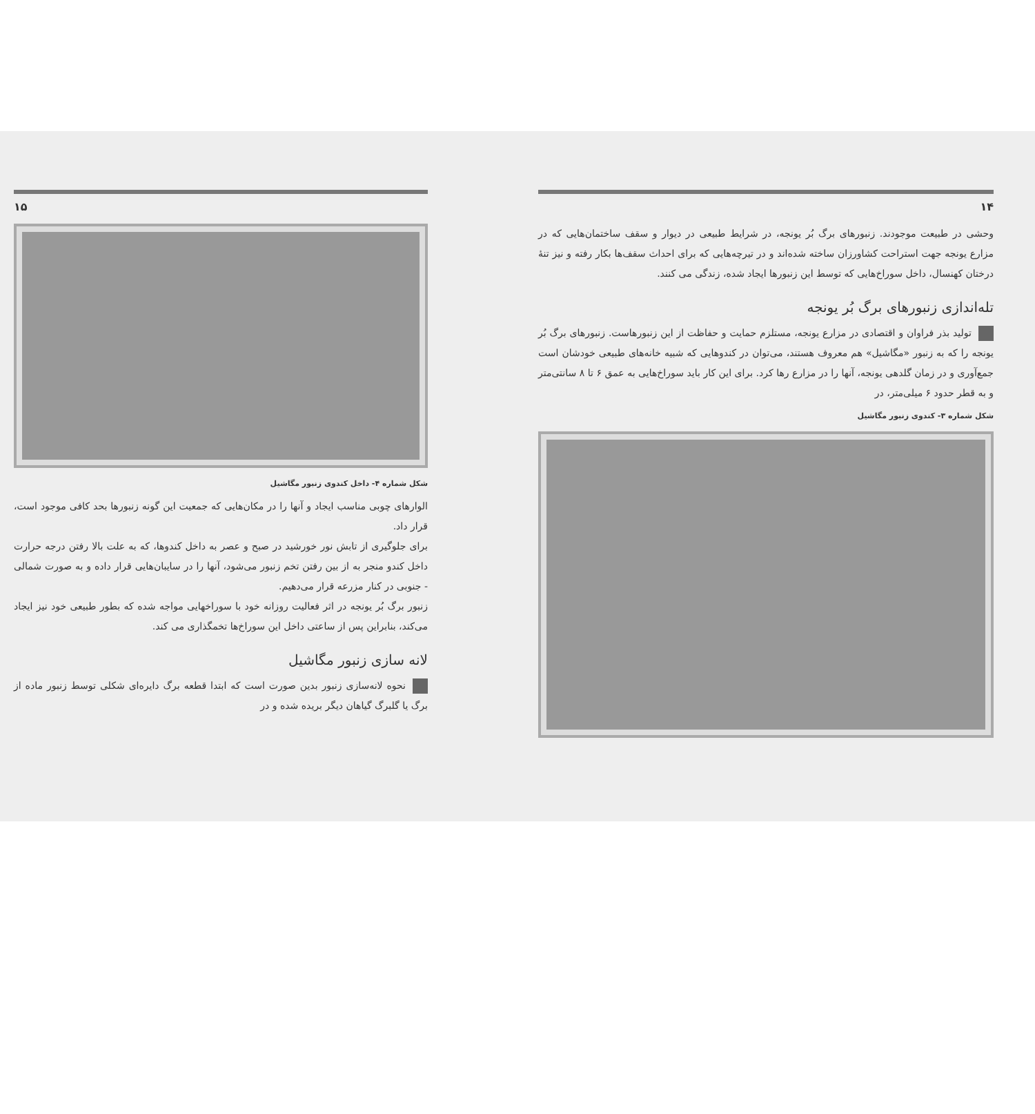۱۵
شکل شماره ۴- داخل کندوی زنبور مگاشیل
الوارهای چوبی مناسب ایجاد و آنها را در مکان‌هایی که جمعیت این گونه زنبورها بحد کافی موجود است، قرار داد.
برای جلوگیری از تابش نور خورشید در صبح و عصر به داخل کندوها، که به علت بالا رفتن درجه حرارت داخل کندو منجر به از بین رفتن تخم زنبور می‌شود، آنها را در سایبان‌هایی قرار داده و به صورت شمالی - جنوبی در کنار مزرعه قرار می‌دهیم.
زنبور برگ بُر یونجه در اثر فعالیت روزانه خود با سوراخهایی مواجه شده که بطور طبیعی خود نیز ایجاد می‌کند، بنابراین پس از ساعتی داخل این سوراخ‌ها تخمگذاری می کند.
لانه سازی زنبور مگاشیل
نحوه لانه‌سازی زنبور بدین صورت است که ابتدا قطعه برگ دایره‌ای شکلی توسط زنبور ماده از برگ یا گلبرگ گیاهان دیگر بریده شده و در
۱۴
وحشی در طبیعت موجودند. زنبورهای برگ بُر یونجه، در شرایط طبیعی در دیوار و سقف ساختمان‌هایی که در مزارع یونجه جهت استراحت کشاورزان ساخته شده‌اند و در تیرچه‌هایی که برای احداث سقف‌ها بکار رفته و نیز تنهٔ درختان کهنسال، داخل سوراخ‌هایی که توسط این زنبورها ایجاد شده، زندگی می کنند.
تله‌اندازی زنبورهای برگ بُر یونجه
تولید بذر فراوان و اقتصادی در مزارع یونجه، مستلزم حمایت و حفاظت از این زنبورهاست. زنبورهای برگ بُر یونجه را که به زنبور «مگاشیل» هم معروف هستند، می‌توان در کندوهایی که شبیه خانه‌های طبیعی خودشان است جمع‌آوری و در زمان گلدهی یونجه، آنها را در مزارع رها کرد. برای این کار باید سوراخ‌هایی به عمق ۶ تا ۸ سانتی‌متر و به قطر حدود ۶ میلی‌متر، در
شکل شماره ۳- کندوی زنبور مگاشیل